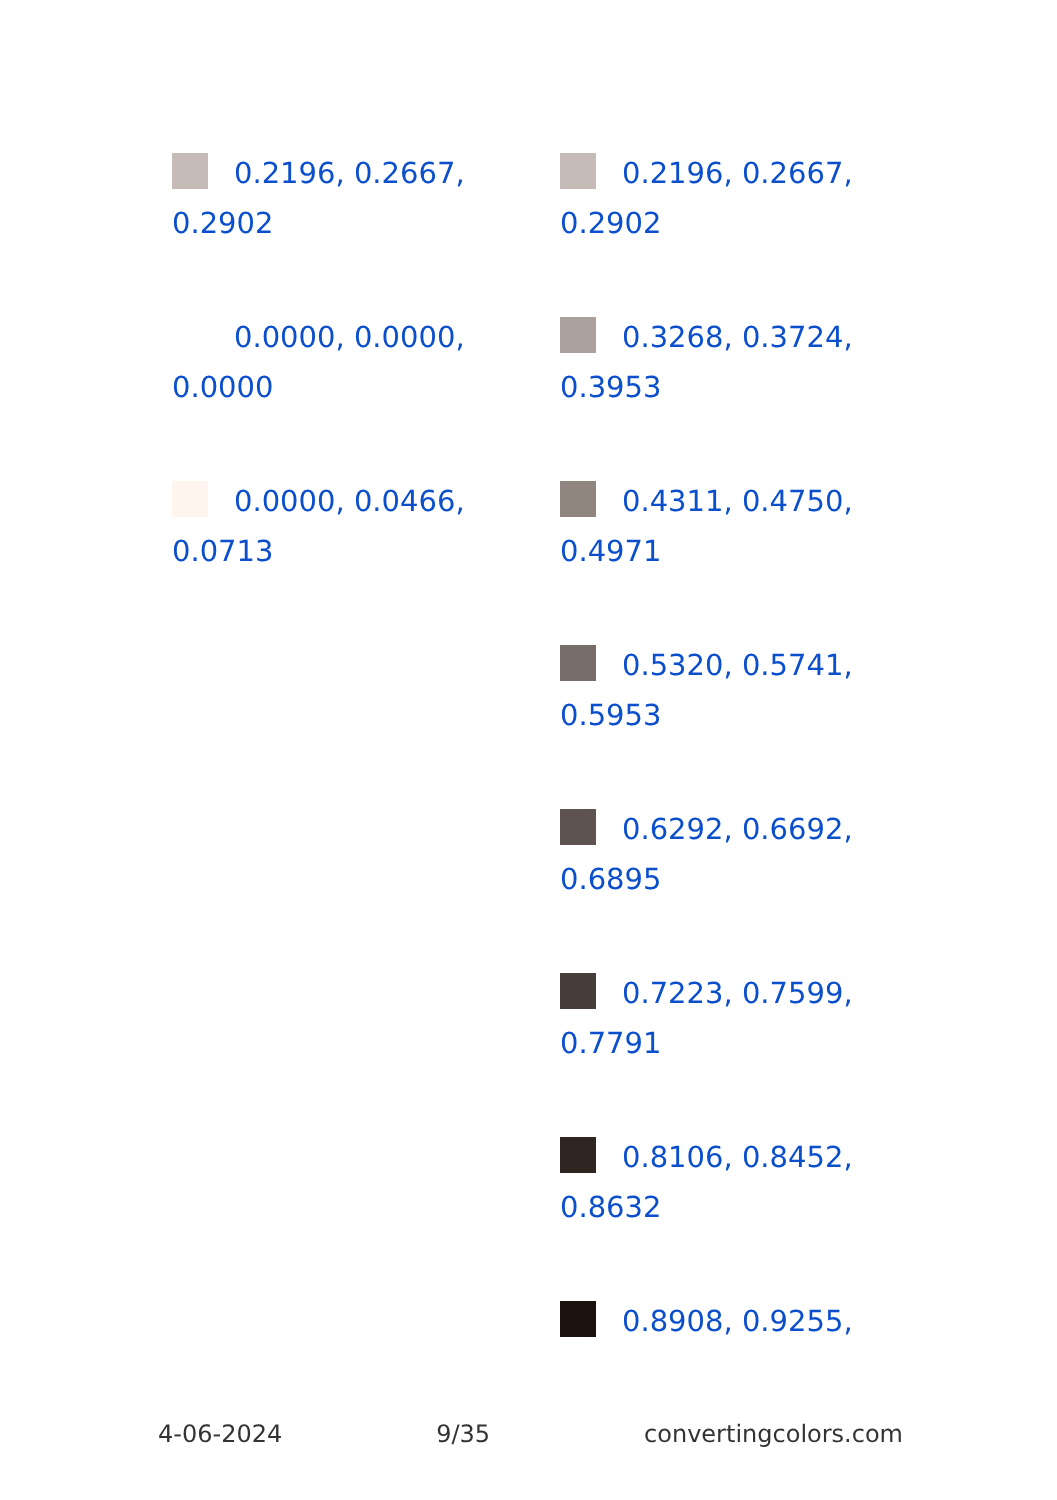0.2196, 0.2667, 0.2902
0.0000, 0.0000, 0.0000
0.0000, 0.0466, 0.0713
0.2196, 0.2667, 0.2902
0.3268, 0.3724, 0.3953
0.4311, 0.4750, 0.4971
0.5320, 0.5741, 0.5953
0.6292, 0.6692, 0.6895
0.7223, 0.7599, 0.7791
0.8106, 0.8452, 0.8632
0.8908, 0.9255,
4-06-2024 9/35 convertingcolors.com